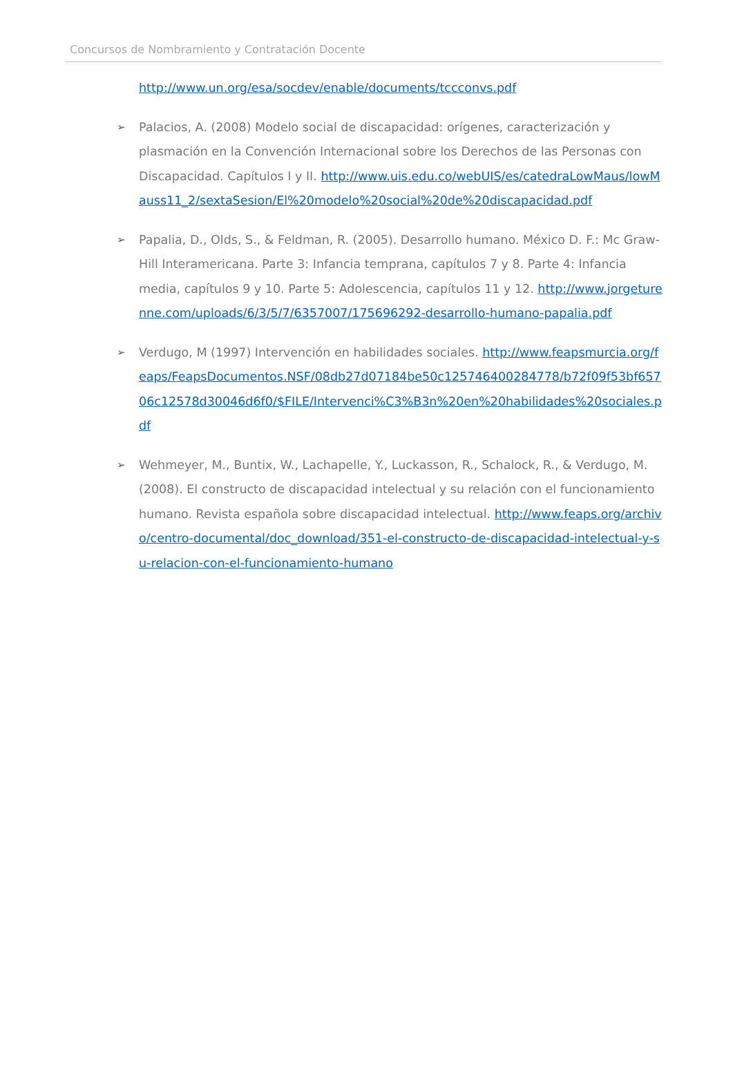Concursos de Nombramiento y Contratación Docente
http://www.un.org/esa/socdev/enable/documents/tccconvs.pdf
➢
Palacios, A. (2008) Modelo social de discapacidad: orígenes, caracterización y plasmación en la Convención Internacional sobre los Derechos de las Personas con Discapacidad. Capítulos I y II. http://www.uis.edu.co/webUIS/es/catedraLowMaus/lowMauss11_2/sextaSesion/El%20modelo%20social%20de%20discapacidad.pdf
➢
Papalia, D., Olds, S., & Feldman, R. (2005). Desarrollo humano. México D. F.: Mc Graw-Hill Interamericana. Parte 3: Infancia temprana, capítulos 7 y 8. Parte 4: Infancia media, capítulos 9 y 10. Parte 5: Adolescencia, capítulos 11 y 12. http://www.jorgeturenne.com/uploads/6/3/5/7/6357007/175696292-desarrollo-humano-papalia.pdf
➢
Verdugo, M (1997) Intervención en habilidades sociales. http://www.feapsmurcia.org/feaps/FeapsDocumentos.NSF/08db27d07184be50c125746400284778/b72f09f53bf65706c12578d30046d6f0/$FILE/Intervenci%C3%B3n%20en%20habilidades%20sociales.pdf
➢
Wehmeyer, M., Buntix, W., Lachapelle, Y., Luckasson, R., Schalock, R., & Verdugo, M. (2008). El constructo de discapacidad intelectual y su relación con el funcionamiento humano. Revista española sobre discapacidad intelectual. http://www.feaps.org/archivo/centro-documental/doc_download/351-el-constructo-de-discapacidad-intelectual-y-su-relacion-con-el-funcionamiento-humano